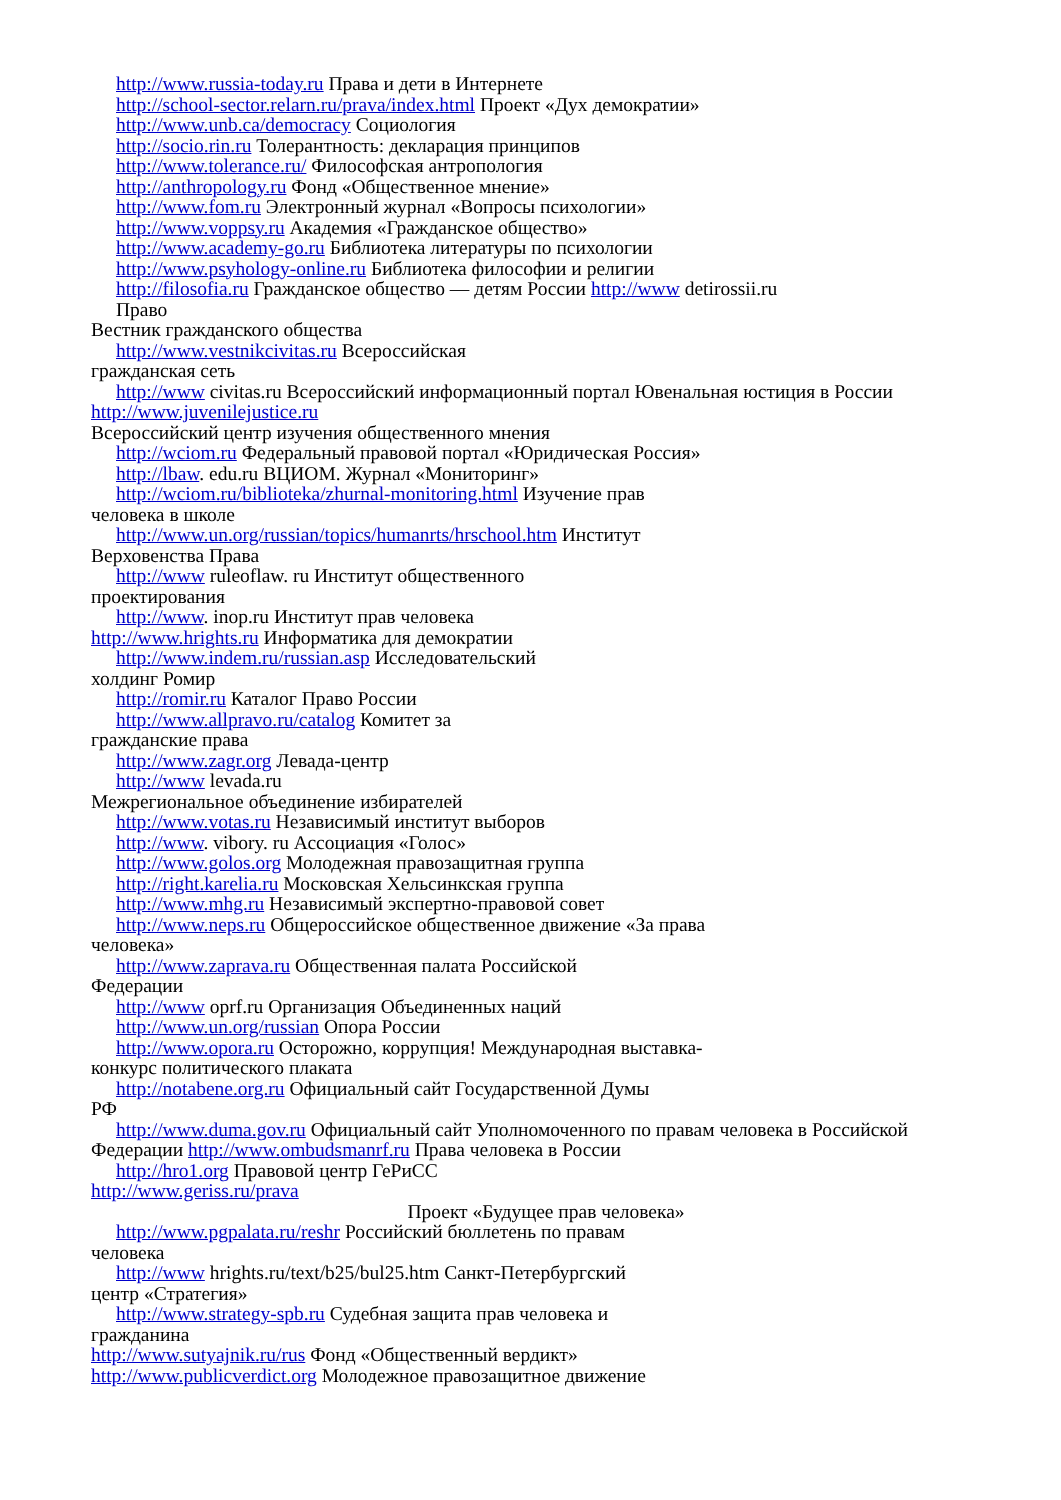http://www.russia-today.ru Права и дети в Интернете
http://school-sector.relarn.ru/prava/index.html Проект «Дух демократии»
http://www.unb.ca/democracy Социология
http://socio.rin.ru Толерантность: декларация принципов
http://www.tolerance.ru/ Философская антропология
http://anthropology.ru Фонд «Общественное мнение»
http://www.fom.ru Электронный журнал «Вопросы психологии»
http://www.voppsy.ru Академия «Гражданское общество»
http://www.academy-go.ru Библиотека литературы по психологии
http://www.psyhology-online.ru Библиотека философии и религии
http://filosofia.ru Гражданское общество — детям России http://www detirossii.ru
Право
Вестник гражданского общества
http://www.vestnikcivitas.ru Всероссийская
гражданская сеть
http://www civitas.ru Всероссийский информационный портал Ювенальная юстиция в России http://www.juvenilejustice.ru
Всероссийский центр изучения общественного мнения
http://wciom.ru Федеральный правовой портал «Юридическая Россия»
http://lbaw. edu.ru ВЦИОМ. Журнал «Мониторинг»
http://wciom.ru/biblioteka/zhurnal-monitoring.html Изучение прав
человека в школе
http://www.un.org/russian/topics/humanrts/hrschool.htm Институт
Верховенства Права
http://www ruleoflaw. ru Институт общественного
проектирования
http://www. inop.ru Институт прав человека
http://www.hrights.ru Информатика для демократии
http://www.indem.ru/russian.asp Исследовательский
холдинг Ромир
http://romir.ru Каталог Право России
http://www.allpravo.ru/catalog Комитет за
гражданские права
http://www.zagr.org Левада-центр
http://www levada.ru
Межрегиональное объединение избирателей
http://www.votas.ru Независимый институт выборов
http://www. vibory. ru Ассоциация «Голос»
http://www.golos.org Молодежная правозащитная группа
http://right.karelia.ru Московская Хельсинкская группа
http://www.mhg.ru Независимый экспертно-правовой совет
http://www.neps.ru Общероссийское общественное движение «За права
человека»
http://www.zaprava.ru Общественная палата Российской
Федерации
http://www oprf.ru Организация Объединенных наций
http://www.un.org/russian Опора России
http://www.opora.ru Осторожно, коррупция! Международная выставка-
конкурс политического плаката
http://notabene.org.ru Официальный сайт Государственной Думы
РФ
http://www.duma.gov.ru Официальный сайт Уполномоченного по правам человека в Российской Федерации http://www.ombudsmanrf.ru Права человека в России
http://hro1.org Правовой центр ГеРиСС
http://www.geriss.ru/prava
Проект «Будущее прав человека»
http://www.pgpalata.ru/reshr Российский бюллетень по правам
человека
http://www hrights.ru/text/b25/bul25.htm Санкт-Петербургский
центр «Стратегия»
http://www.strategy-spb.ru Судебная защита прав человека и
гражданина
http://www.sutyajnik.ru/rus Фонд «Общественный вердикт»
http://www.publicverdict.org Молодежное правозащитное движение